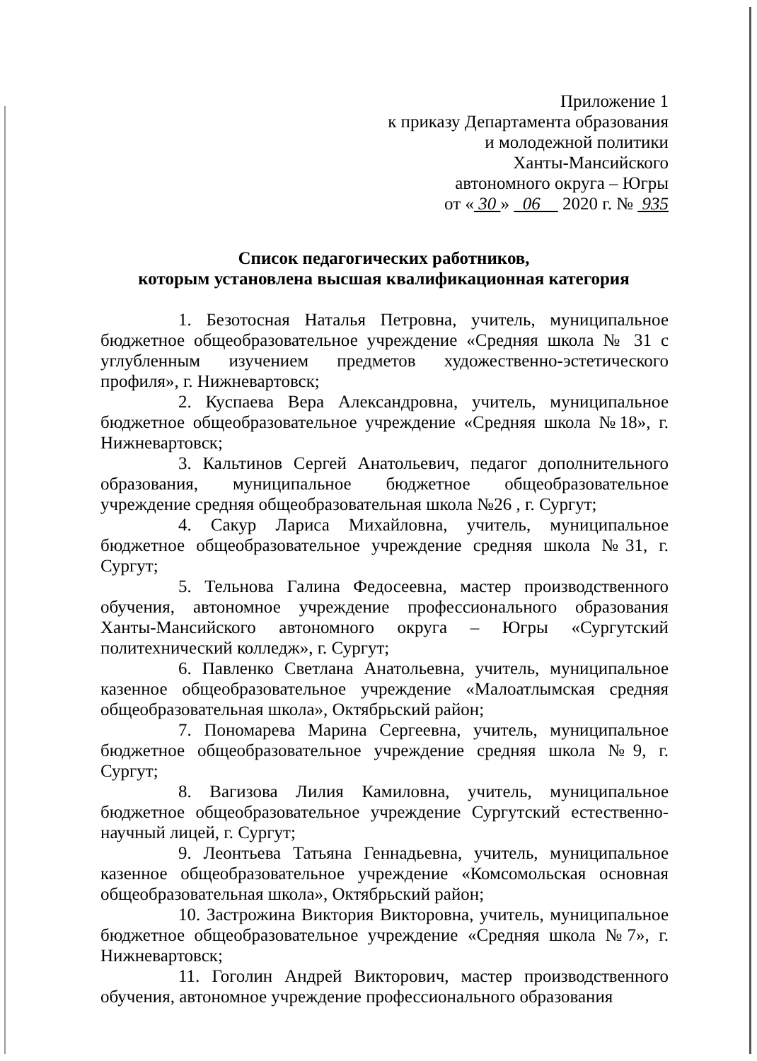Приложение 1
к приказу Департамента образования
и молодежной политики
Ханты-Мансийского
автономного округа – Югры
от « 30 » 06 2020 г. № 935
Список педагогических работников,
которым установлена высшая квалификационная категория
1. Безотосная Наталья Петровна, учитель, муниципальное бюджетное общеобразовательное учреждение «Средняя школа № 31 с углубленным изучением предметов художественно-эстетического профиля», г. Нижневартовск;
2. Куспаева Вера Александровна, учитель, муниципальное бюджетное общеобразовательное учреждение «Средняя школа №18», г. Нижневартовск;
3. Кальтинов Сергей Анатольевич, педагог дополнительного образования, муниципальное бюджетное общеобразовательное учреждение средняя общеобразовательная школа №26 , г. Сургут;
4. Сакур Лариса Михайловна, учитель, муниципальное бюджетное общеобразовательное учреждение средняя школа №31, г. Сургут;
5. Тельнова Галина Федосеевна, мастер производственного обучения, автономное учреждение профессионального образования Ханты-Мансийского автономного округа – Югры «Сургутский политехнический колледж», г. Сургут;
6. Павленко Светлана Анатольевна, учитель, муниципальное казенное общеобразовательное учреждение «Малоатлымская средняя общеобразовательная школа», Октябрьский район;
7. Пономарева Марина Сергеевна, учитель, муниципальное бюджетное общеобразовательное учреждение средняя школа №9, г. Сургут;
8. Вагизова Лилия Камиловна, учитель, муниципальное бюджетное общеобразовательное учреждение Сургутский естественно-научный лицей, г. Сургут;
9. Леонтьева Татьяна Геннадьевна, учитель, муниципальное казенное общеобразовательное учреждение «Комсомольская основная общеобразовательная школа», Октябрьский район;
10. Застрожина Виктория Викторовна, учитель, муниципальное бюджетное общеобразовательное учреждение «Средняя школа №7», г. Нижневартовск;
11. Гоголин Андрей Викторович, мастер производственного обучения, автономное учреждение профессионального образования